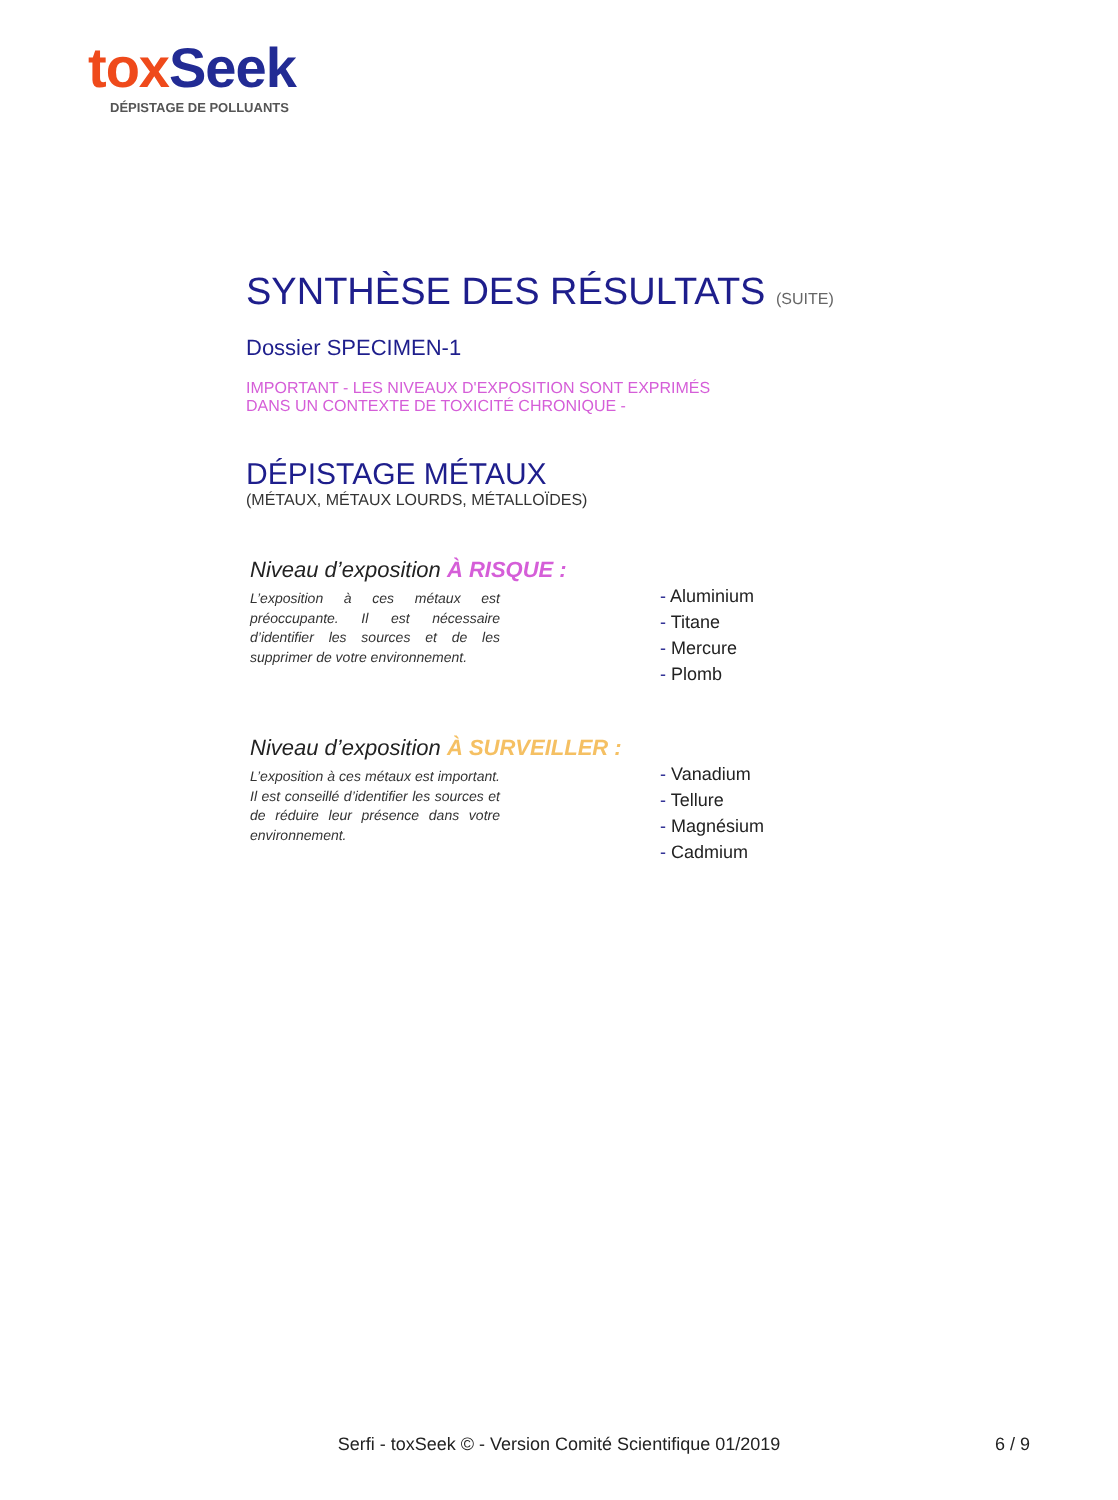tox Seek
DÉPISTAGE DE POLLUANTS
SYNTHÈSE DES RÉSULTATS (SUITE)
Dossier SPECIMEN-1
IMPORTANT - LES NIVEAUX D'EXPOSITION SONT EXPRIMÉS
DANS UN CONTEXTE DE TOXICITÉ CHRONIQUE -
DÉPISTAGE MÉTAUX
(MÉTAUX, MÉTAUX LOURDS, MÉTALLOÏDES)
Niveau d’exposition À RISQUE :
L’exposition à ces métaux est préoccupante. Il est nécessaire d’identifier les sources et de les supprimer de votre environnement.
- Aluminium
- Titane
- Mercure
- Plomb
Niveau d’exposition À SURVEILLER :
L’exposition à ces métaux est important. Il est conseillé d’identifier les sources et de réduire leur présence dans votre environnement.
- Vanadium
- Tellure
- Magnésium
- Cadmium
Serfi - toxSeek © - Version Comité Scientifique 01/2019
6 / 9